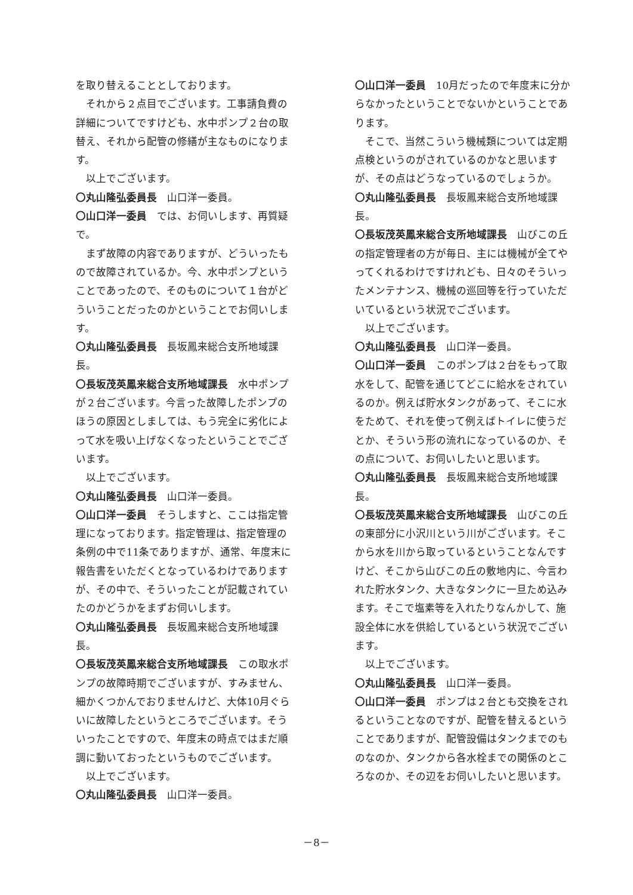を取り替えることとしております。
それから２点目でございます。工事請負費の詳細についてですけども、水中ポンプ２台の取替え、それから配管の修繕が主なものになります。
以上でございます。
〇丸山隆弘委員長　山口洋一委員。
〇山口洋一委員　では、お伺いします、再質疑で。
まず故障の内容でありますが、どういったもので故障されているか。今、水中ポンプということであったので、そのものについて１台がどういうことだったのかということでお伺いします。
〇丸山隆弘委員長　長坂鳳来総合支所地域課長。
〇長坂茂英鳳来総合支所地域課長　水中ポンプが２台ございます。今言った故障したポンプのほうの原因としましては、もう完全に劣化によって水を吸い上げなくなったということでございます。
以上でございます。
〇丸山隆弘委員長　山口洋一委員。
〇山口洋一委員　そうしますと、ここは指定管理になっております。指定管理は、指定管理の条例の中で11条でありますが、通常、年度末に報告書をいただくとなっているわけでありますが、その中で、そういったことが記載されていたのかどうかをまずお伺いします。
〇丸山隆弘委員長　長坂鳳来総合支所地域課長。
〇長坂茂英鳳来総合支所地域課長　この取水ポンプの故障時期でございますが、すみません、細かくつかんでおりませんけど、大体10月ぐらいに故障したというところでございます。そういったことですので、年度末の時点ではまだ順調に動いておったというものでございます。
以上でございます。
〇丸山隆弘委員長　山口洋一委員。
〇山口洋一委員　10月だったので年度末に分からなかったということでないかということであります。
そこで、当然こういう機械類については定期点検というのがされているのかなと思いますが、その点はどうなっているのでしょうか。
〇丸山隆弘委員長　長坂鳳来総合支所地域課長。
〇長坂茂英鳳来総合支所地域課長　山びこの丘の指定管理者の方が毎日、主には機械が全てやってくれるわけですけれども、日々のそういったメンテナンス、機械の巡回等を行っていただいているという状況でございます。
以上でございます。
〇丸山隆弘委員長　山口洋一委員。
〇山口洋一委員　このポンプは２台をもって取水をして、配管を通じてどこに給水をされているのか。例えば貯水タンクがあって、そこに水をためて、それを使って例えばトイレに使うだとか、そういう形の流れになっているのか、その点について、お伺いしたいと思います。
〇丸山隆弘委員長　長坂鳳来総合支所地域課長。
〇長坂茂英鳳来総合支所地域課長　山びこの丘の東部分に小沢川という川がございます。そこから水を川から取っているということなんですけど、そこから山びこの丘の敷地内に、今言われた貯水タンク、大きなタンクに一旦ため込みます。そこで塩素等を入れたりなんかして、施設全体に水を供給しているという状況でございます。
以上でございます。
〇丸山隆弘委員長　山口洋一委員。
〇山口洋一委員　ポンプは２台とも交換をされるということなのですが、配管を替えるということでありますが、配管設備はタンクまでのものなのか、タンクから各水栓までの関係のところなのか、その辺をお伺いしたいと思います。
－8－